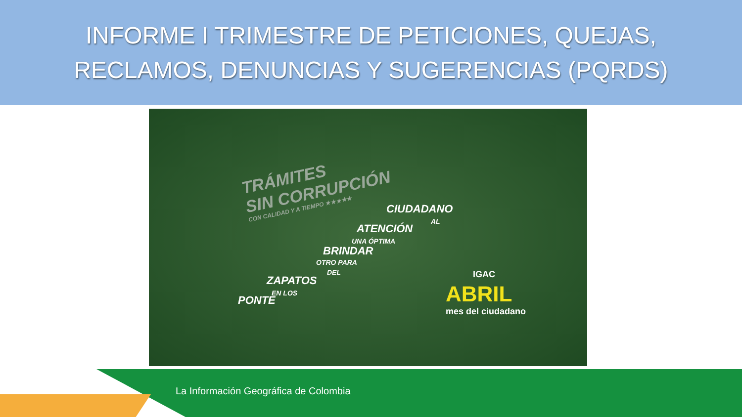INFORME I TRIMESTRE DE PETICIONES, QUEJAS,
RECLAMOS, DENUNCIAS Y SUGERENCIAS (PQRDS)
TRÁMITES
SIN CORRUPCIÓN
CON CALIDAD Y A TIEMPO ★★★★★
CIUDADANO
AL
ATENCIÓN
UNA ÓPTIMA
BRINDAR
OTRO PARA
DEL
ZAPATOS
EN LOS
PONTE
IGAC
ABRIL
mes del ciudadano
La Información Geográfica de Colombia